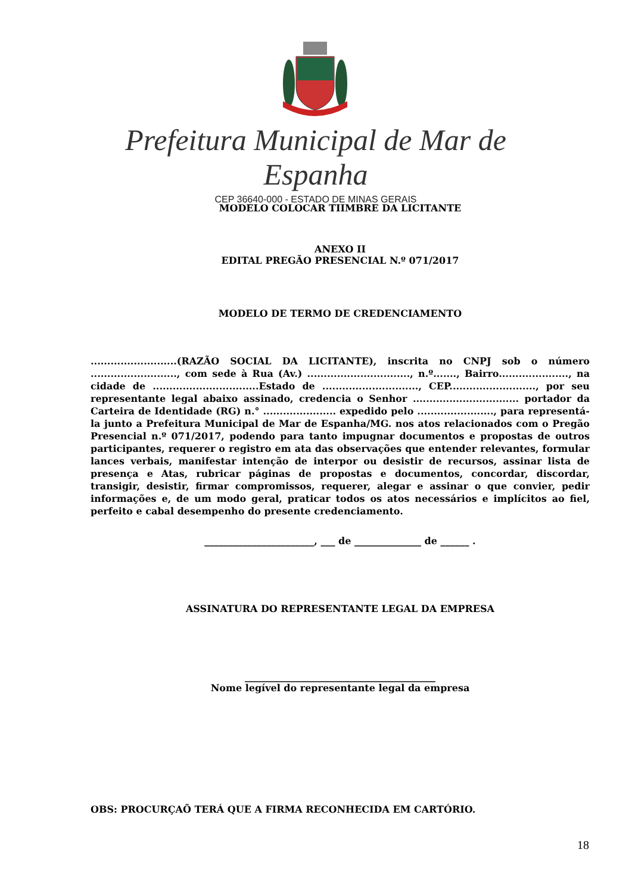Prefeitura Municipal de Mar de Espanha
CEP 36640-000 - ESTADO DE MINAS GERAIS
MODELO COLOCAR TIIMBRE DA LICITANTE
ANEXO II
EDITAL PREGÃO PRESENCIAL N.º 071/2017
MODELO DE TERMO DE CREDENCIAMENTO
..........................(RAZÃO SOCIAL DA LICITANTE), inscrita no CNPJ sob o número .........................., com sede à Rua (Av.) ..............................., n.º......., Bairro....................., na cidade de ................................Estado de ............................., CEP.........................., por seu representante legal abaixo assinado, credencia o Senhor ................................ portador da Carteira de Identidade (RG) n.° ...................... expedido pelo ......................., para representá-la junto a Prefeitura Municipal de Mar de Espanha/MG. nos atos relacionados com o Pregão Presencial n.º 071/2017, podendo para tanto impugnar documentos e propostas de outros participantes, requerer o registro em ata das observações que entender relevantes, formular lances verbais, manifestar intenção de interpor ou desistir de recursos, assinar lista de presença e Atas, rubricar páginas de propostas e documentos, concordar, discordar, transigir, desistir, firmar compromissos, requerer, alegar e assinar o que convier, pedir informações e, de um modo geral, praticar todos os atos necessários e implícitos ao fiel, perfeito e cabal desempenho do presente credenciamento.
_______________________, ___ de ______________ de ______ .
ASSINATURA DO REPRESENTANTE LEGAL DA EMPRESA
________________________________________
Nome legível do representante legal da empresa
OBS: PROCURÇAÕ TERÁ QUE A FIRMA RECONHECIDA EM CARTÓRIO.
18